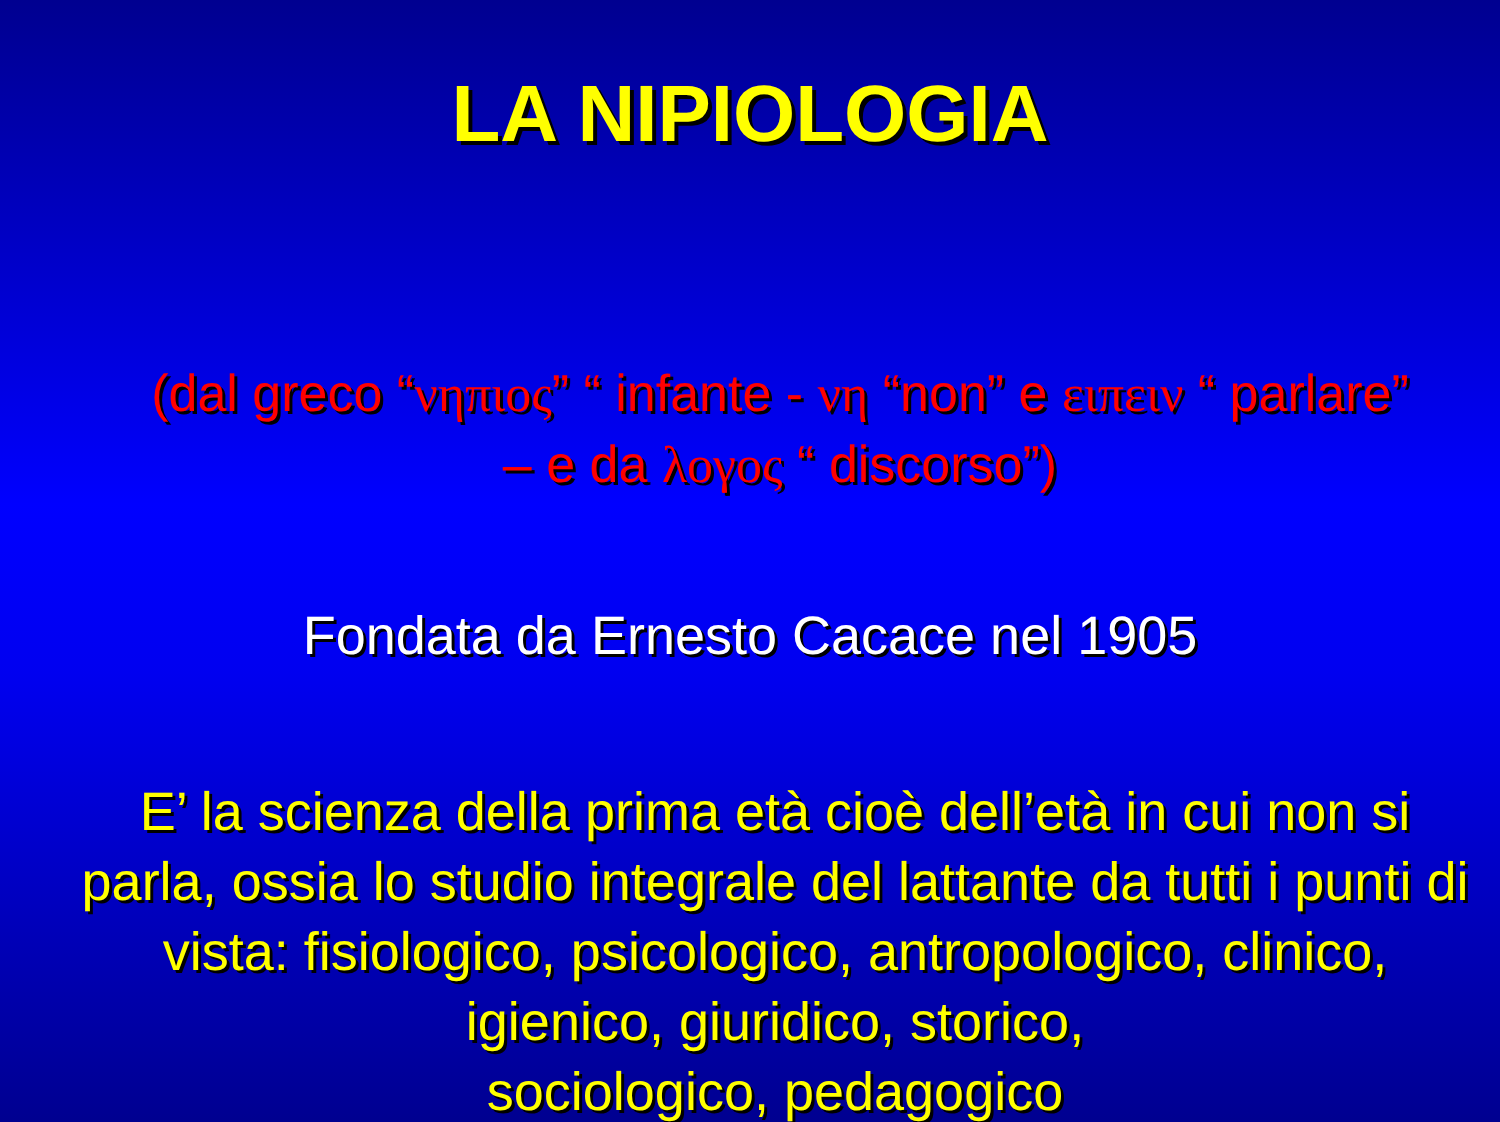LA NIPIOLOGIA
(dal greco “νηπιος” “ infante - νη “non” e ειπειν “ parlare” – e da λογος “ discorso”)
Fondata da Ernesto Cacace nel 1905
E’ la scienza della prima età cioè dell’età in cui non si parla, ossia lo studio integrale del lattante da tutti i punti di vista: fisiologico, psicologico, antropologico, clinico, igienico, giuridico, storico,
sociologico, pedagogico